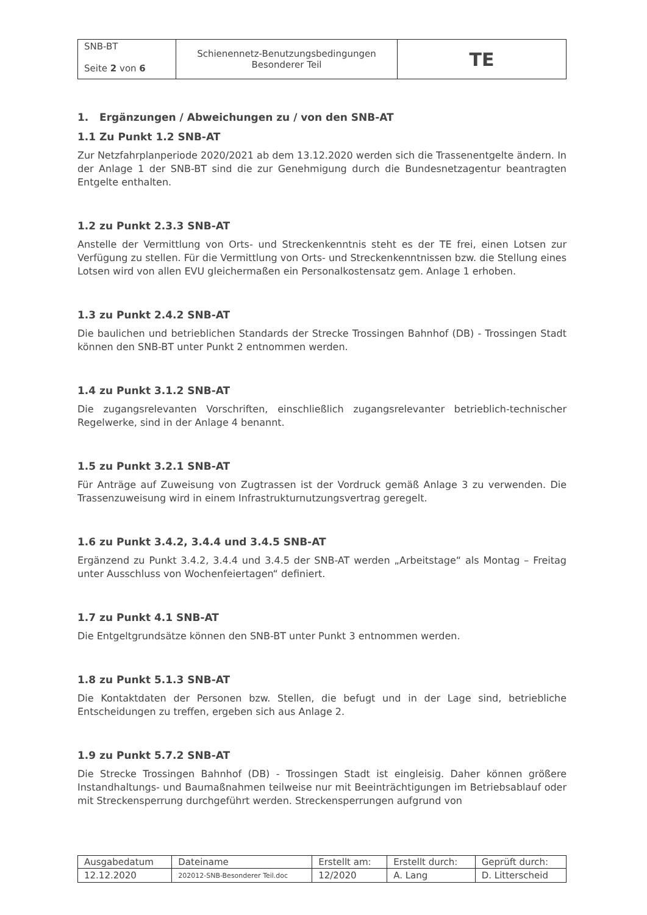| SNB-BT Seite 2 von 6 | Schienennetz-Benutzungsbedingungen Besonderer Teil | TE |
1. Ergänzungen / Abweichungen zu / von den SNB-AT
1.1 Zu Punkt 1.2 SNB-AT
Zur Netzfahrplanperiode 2020/2021 ab dem 13.12.2020 werden sich die Trassenentgelte ändern. In der Anlage 1 der SNB-BT sind die zur Genehmigung durch die Bundesnetzagentur beantragten Entgelte enthalten.
1.2 zu Punkt 2.3.3 SNB-AT
Anstelle der Vermittlung von Orts- und Streckenkenntnis steht es der TE frei, einen Lotsen zur Verfügung zu stellen. Für die Vermittlung von Orts- und Streckenkenntnissen bzw. die Stellung eines Lotsen wird von allen EVU gleichermaßen ein Personalkostensatz gem. Anlage 1 erhoben.
1.3 zu Punkt 2.4.2 SNB-AT
Die baulichen und betrieblichen Standards der Strecke Trossingen Bahnhof (DB) - Trossingen Stadt können den SNB-BT unter Punkt 2 entnommen werden.
1.4 zu Punkt 3.1.2 SNB-AT
Die zugangsrelevanten Vorschriften, einschließlich zugangsrelevanter betrieblich-technischer Regelwerke, sind in der Anlage 4 benannt.
1.5 zu Punkt 3.2.1 SNB-AT
Für Anträge auf Zuweisung von Zugtrassen ist der Vordruck gemäß Anlage 3 zu verwenden. Die Trassenzuweisung wird in einem Infrastrukturnutzungsvertrag geregelt.
1.6 zu Punkt 3.4.2, 3.4.4 und 3.4.5 SNB-AT
Ergänzend zu Punkt 3.4.2, 3.4.4 und 3.4.5 der SNB-AT werden „Arbeitstage“ als Montag – Freitag unter Ausschluss von Wochenfeiertagen“ definiert.
1.7 zu Punkt 4.1 SNB-AT
Die Entgeltgrundsätze können den SNB-BT unter Punkt 3 entnommen werden.
1.8 zu Punkt 5.1.3 SNB-AT
Die Kontaktdaten der Personen bzw. Stellen, die befugt und in der Lage sind, betriebliche Entscheidungen zu treffen, ergeben sich aus Anlage 2.
1.9 zu Punkt 5.7.2 SNB-AT
Die Strecke Trossingen Bahnhof (DB) - Trossingen Stadt ist eingleisig. Daher können größere Instandhaltungs- und Baumaßnahmen teilweise nur mit Beeinträchtigungen im Betriebsablauf oder mit Streckensperrung durchgeführt werden. Streckensperrungen aufgrund von
| Ausgabedatum | Dateiname | Erstellt am: | Erstellt durch: | Geprüft durch: |
| 12.12.2020 | 202012-SNB-Besonderer Teil.doc | 12/2020 | A. Lang | D. Litterscheid |